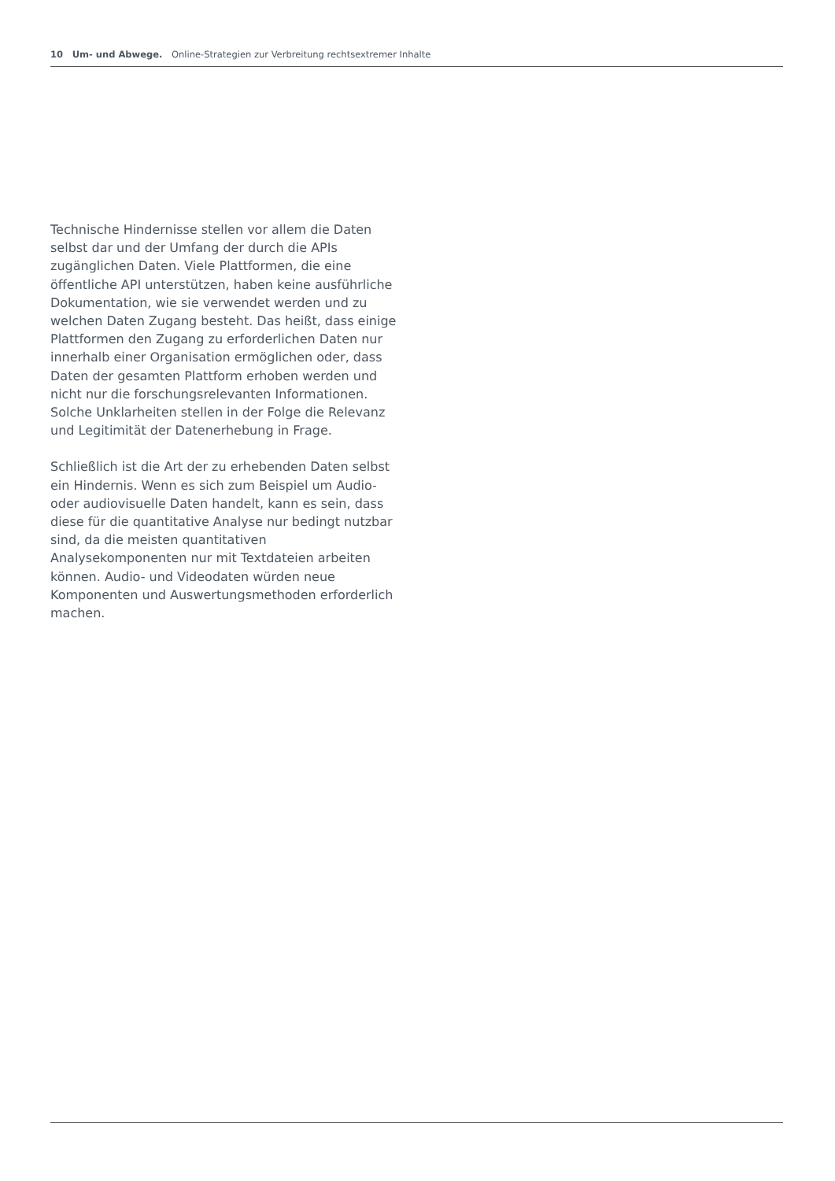10 Um- und Abwege. Online-Strategien zur Verbreitung rechtsextremer Inhalte
Technische Hindernisse stellen vor allem die Daten selbst dar und der Umfang der durch die APIs zugänglichen Daten. Viele Plattformen, die eine öffentliche API unterstützen, haben keine ausführliche Dokumentation, wie sie verwendet werden und zu welchen Daten Zugang besteht. Das heißt, dass einige Plattformen den Zugang zu erforderlichen Daten nur innerhalb einer Organisation ermöglichen oder, dass Daten der gesamten Plattform erhoben werden und nicht nur die forschungsrelevanten Informationen. Solche Unklarheiten stellen in der Folge die Relevanz und Legitimität der Datenerhebung in Frage.
Schließlich ist die Art der zu erhebenden Daten selbst ein Hindernis. Wenn es sich zum Beispiel um Audio- oder audiovisuelle Daten handelt, kann es sein, dass diese für die quantitative Analyse nur bedingt nutzbar sind, da die meisten quantitativen Analysekomponenten nur mit Textdateien arbeiten können. Audio- und Videodaten würden neue Komponenten und Auswertungsmethoden erforderlich machen.